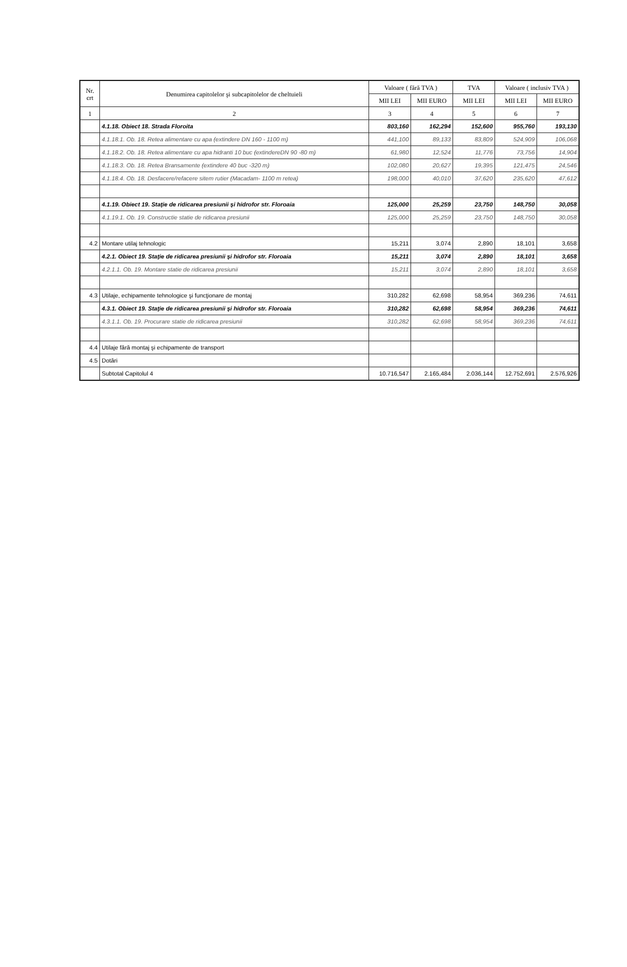| Nr. crt | Denumirea capitolelor şi subcapitolelor de cheltuieli | Valoare ( fără TVA ) | | TVA | Valoare ( inclusiv TVA ) | |
| --- | --- | --- | --- | --- | --- | --- |
| | | MII LEI | MII EURO | MII LEI | MII LEI | MII EURO |
| 1 | 2 | 3 | 4 | 5 | 6 | 7 |
| | 4.1.18. Obiect 18. Strada Floroita | 803,160 | 162,294 | 152,600 | 955,760 | 193,130 |
| | 4.1.18.1. Ob. 18. Retea alimentare cu apa (extindere DN 160 - 1100 m) | 441,100 | 89,133 | 83,809 | 524,909 | 106,068 |
| | 4.1.18.2. Ob. 18. Retea alimentare cu apa hidranti 10 buc (extindereDN 90 -80 m) | 61,980 | 12,524 | 11,776 | 73,756 | 14,904 |
| | 4.1.18.3. Ob. 18. Retea Bransamente (extindere 40 buc -320 m) | 102,080 | 20,627 | 19,395 | 121,475 | 24,546 |
| | 4.1.18.4. Ob. 18. Desfacere/refacere sitem rutier (Macadam- 1100 m retea) | 198,000 | 40,010 | 37,620 | 235,620 | 47,612 |
| | 4.1.19. Obiect 19. Staţie de ridicarea presiunii şi hidrofor str. Floroaia | 125,000 | 25,259 | 23,750 | 148,750 | 30,058 |
| | 4.1.19.1. Ob. 19. Constructie statie de ridicarea presiunii | 125,000 | 25,259 | 23,750 | 148,750 | 30,058 |
| 4.2 | Montare utilaj tehnologic | 15,211 | 3,074 | 2,890 | 18,101 | 3,658 |
| | 4.2.1. Obiect 19. Staţie de ridicarea presiunii şi hidrofor str. Floroaia | 15,211 | 3,074 | 2,890 | 18,101 | 3,658 |
| | 4.2.1.1. Ob. 19. Montare statie de ridicarea presiunii | 15,211 | 3,074 | 2,890 | 18,101 | 3,658 |
| 4.3 | Utilaje, echipamente tehnologice şi funcţionare de montaj | 310,282 | 62,698 | 58,954 | 369,236 | 74,611 |
| | 4.3.1. Obiect 19. Staţie de ridicarea presiunii şi hidrofor str. Floroaia | 310,282 | 62,698 | 58,954 | 369,236 | 74,611 |
| | 4.3.1.1. Ob. 19. Procurare statie de ridicarea presiunii | 310,282 | 62,698 | 58,954 | 369,236 | 74,611 |
| 4.4 | Utilaje fără montaj şi echipamente de transport | | | | | |
| 4.5 | Dotări | | | | | |
| | Subtotal Capitolul 4 | 10.716,547 | 2.165,484 | 2.036,144 | 12.752,691 | 2.576,926 |